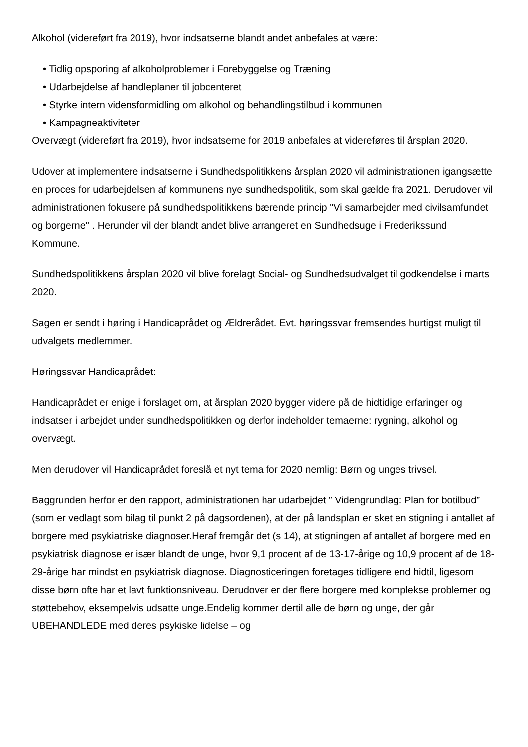Alkohol (videreført fra 2019), hvor indsatserne blandt andet anbefales at være:
• Tidlig opsporing af alkoholproblemer i Forebyggelse og Træning
• Udarbejdelse af handleplaner til jobcenteret
• Styrke intern vidensformidling om alkohol og behandlingstilbud i kommunen
• Kampagneaktiviteter
Overvægt (videreført fra 2019), hvor indsatserne for 2019 anbefales at videreføres til årsplan 2020.
Udover at implementere indsatserne i Sundhedspolitikkens årsplan 2020 vil administrationen igangsætte en proces for udarbejdelsen af kommunens nye sundhedspolitik, som skal gælde fra 2021. Derudover vil administrationen fokusere på sundhedspolitikkens bærende princip "Vi samarbejder med civilsamfundet og borgerne" . Herunder vil der blandt andet blive arrangeret en Sundhedsuge i Frederikssund Kommune.
Sundhedspolitikkens årsplan 2020 vil blive forelagt Social- og Sundhedsudvalget til godkendelse i marts 2020.
Sagen er sendt i høring i Handicaprådet og Ældrerådet. Evt. høringssvar fremsendes hurtigst muligt til udvalgets medlemmer.
Høringssvar Handicaprådet:
Handicaprådet er enige i forslaget om, at årsplan 2020 bygger videre på de hidtidige erfaringer og indsatser i arbejdet under sundhedspolitikken og derfor indeholder temaerne: rygning, alkohol og overvægt.
Men derudover vil Handicaprådet foreslå et nyt tema for 2020 nemlig: Børn og unges trivsel.
Baggrunden herfor er den rapport, administrationen har udarbejdet ” Videngrundlag: Plan for botilbud” (som er vedlagt som bilag til punkt 2 på dagsordenen), at der på landsplan er sket en stigning i antallet af borgere med psykiatriske diagnoser.Heraf fremgår det (s 14), at stigningen af antallet af borgere med en psykiatrisk diagnose er især blandt de unge, hvor 9,1 procent af de 13-17-årige og 10,9 procent af de 18-29-årige har mindst en psykiatrisk diagnose. Diagnosticeringen foretages tidligere end hidtil, ligesom disse børn ofte har et lavt funktionsniveau. Derudover er der flere borgere med komplekse problemer og støttebehov, eksempelvis udsatte unge.Endelig kommer dertil alle de børn og unge, der går UBEHANDLEDE med deres psykiske lidelse – og